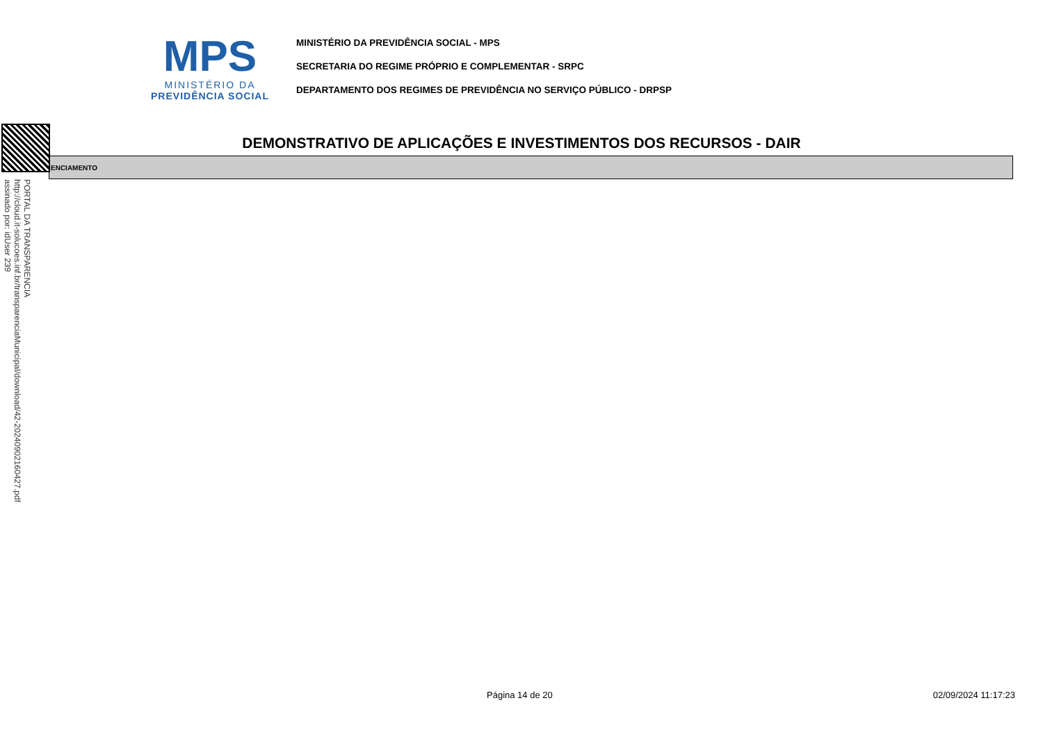MPS
MINISTÉRIO DA
PREVIDÊNCIA SOCIAL
MINISTÉRIO DA PREVIDÊNCIA SOCIAL - MPS
SECRETARIA DO REGIME PRÓPRIO E COMPLEMENTAR - SRPC
DEPARTAMENTO DOS REGIMES DE PREVIDÊNCIA NO SERVIÇO PÚBLICO - DRPSP
DEMONSTRATIVO DE APLICAÇÕES E INVESTIMENTOS DOS RECURSOS - DAIR
ENCIAMENTO
PORTAL DA TRANSPARENCIA
http://cloud.it-solucoes.inf.br/transparenciaMunicipal/download/42-20240902160427.pdf
assinado por: idUser 239
Página 14 de 20 02/09/2024 11:17:23